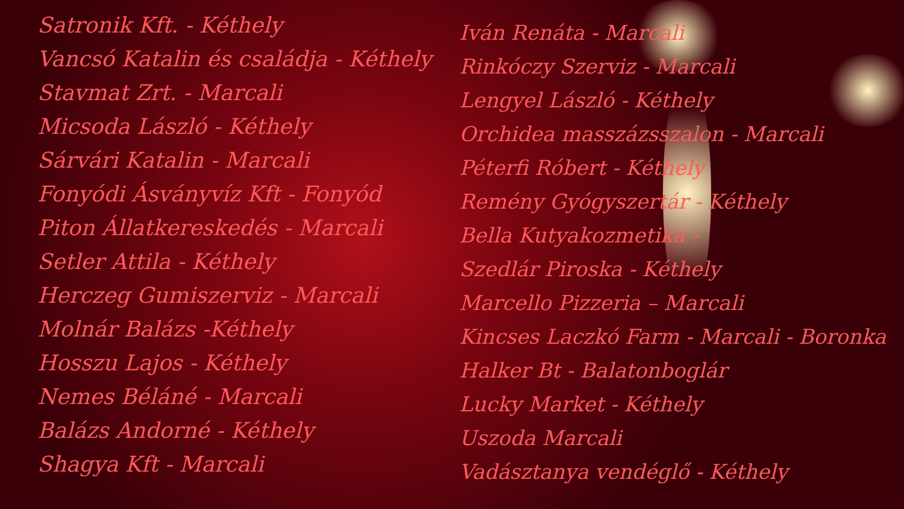Satronik Kft. - Kéthely
Vancsó Katalin és családja - Kéthely
Stavmat Zrt. - Marcali
Micsoda László - Kéthely
Sárvári Katalin - Marcali
Fonyódi Ásványvíz Kft - Fonyód
Piton Állatkereskedés - Marcali
Setler Attila - Kéthely
Herczeg Gumiszerviz - Marcali
Molnár Balázs -Kéthely
Hosszu Lajos - Kéthely
Nemes Béláné - Marcali
Balázs Andorné - Kéthely
Shagya Kft - Marcali
Iván Renáta - Marcali
Rinkóczy Szerviz - Marcali
Lengyel László - Kéthely
Orchidea masszázsszalon - Marcali
Péterfi Róbert - Kéthely
Remény Gyógyszertár - Kéthely
Bella Kutyakozmetika -
Szedlár Piroska - Kéthely
Marcello Pizzeria – Marcali
Kincses Laczkó Farm - Marcali - Boronka
Halker Bt - Balatonboglár
Lucky Market - Kéthely
Uszoda Marcali
Vadásztanya vendéglő - Kéthely